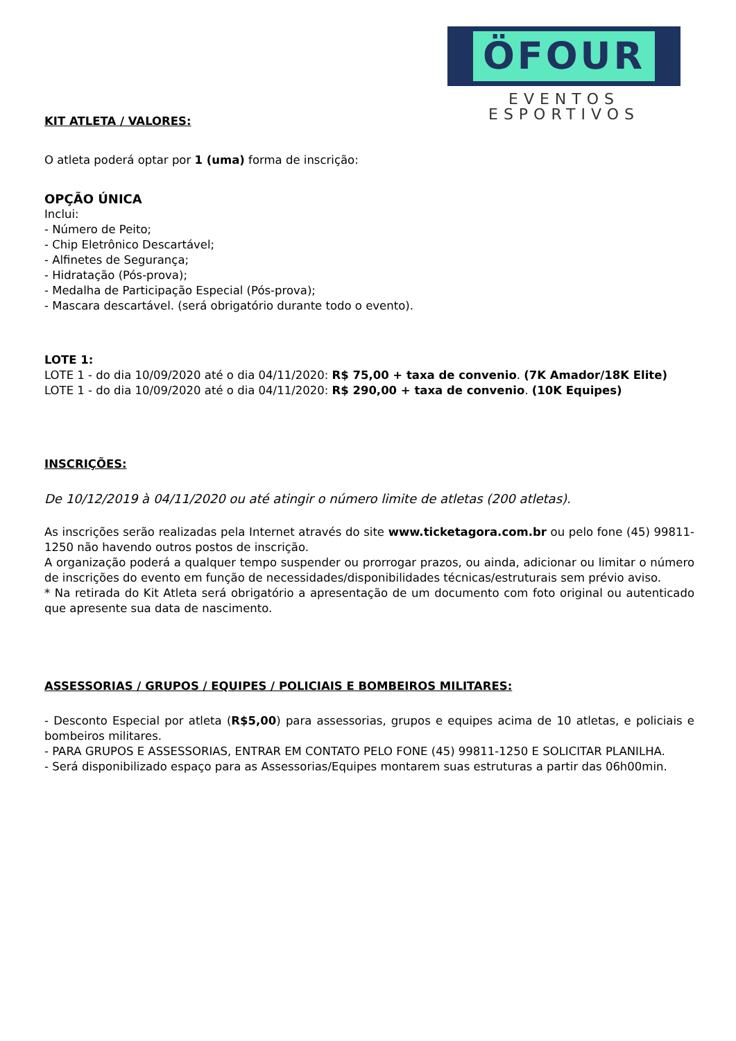ÖFOUR
EVENTOS ESPORTIVOS
KIT ATLETA / VALORES:
O atleta poderá optar por 1 (uma) forma de inscrição:
OPÇÃO ÚNICA
Inclui:
- Número de Peito;
- Chip Eletrônico Descartável;
- Alfinetes de Segurança;
- Hidratação (Pós-prova);
- Medalha de Participação Especial (Pós-prova);
- Mascara descartável. (será obrigatório durante todo o evento).
LOTE 1:
LOTE 1 - do dia 10/09/2020 até o dia 04/11/2020: R$ 75,00 + taxa de convenio. (7K Amador/18K Elite)
LOTE 1 - do dia 10/09/2020 até o dia 04/11/2020: R$ 290,00 + taxa de convenio. (10K Equipes)
INSCRIÇÕES:
De 10/12/2019 à 04/11/2020 ou até atingir o número limite de atletas (200 atletas).
As inscrições serão realizadas pela Internet através do site www.ticketagora.com.br ou pelo fone (45) 99811-1250 não havendo outros postos de inscrição.
A organização poderá a qualquer tempo suspender ou prorrogar prazos, ou ainda, adicionar ou limitar o número de inscrições do evento em função de necessidades/disponibilidades técnicas/estruturais sem prévio aviso.
* Na retirada do Kit Atleta será obrigatório a apresentação de um documento com foto original ou autenticado que apresente sua data de nascimento.
ASSESSORIAS / GRUPOS / EQUIPES / POLICIAIS E BOMBEIROS MILITARES:
- Desconto Especial por atleta (R$5,00) para assessorias, grupos e equipes acima de 10 atletas, e policiais e bombeiros militares.
- PARA GRUPOS E ASSESSORIAS, ENTRAR EM CONTATO PELO FONE (45) 99811-1250 E SOLICITAR PLANILHA.
- Será disponibilizado espaço para as Assessorias/Equipes montarem suas estruturas a partir das 06h00min.